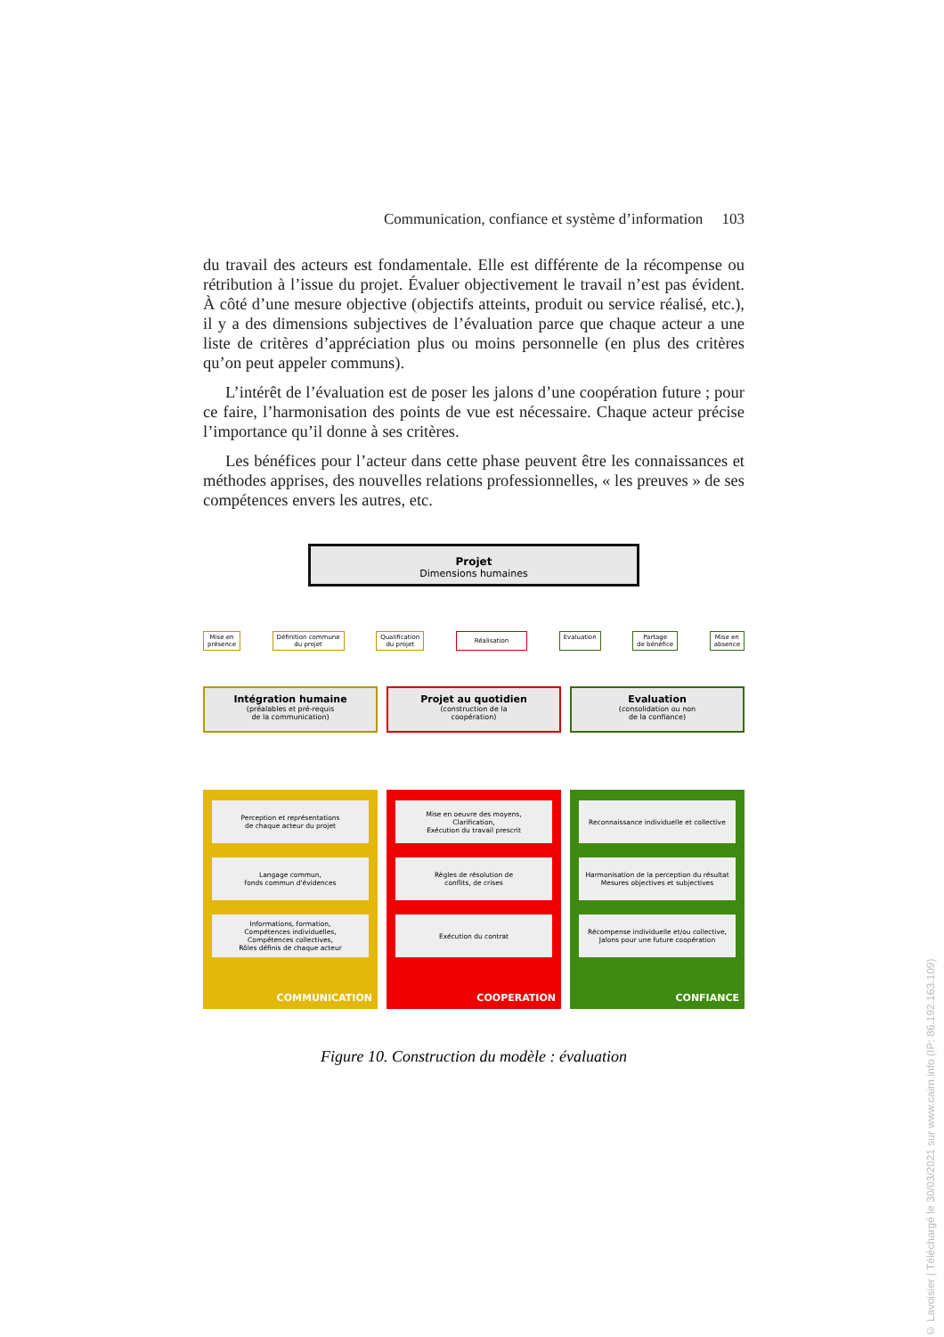Communication, confiance et système d’information 103
du travail des acteurs est fondamentale. Elle est différente de la récompense ou rétribution à l’issue du projet. Évaluer objectivement le travail n’est pas évident. À côté d’une mesure objective (objectifs atteints, produit ou service réalisé, etc.), il y a des dimensions subjectives de l’évaluation parce que chaque acteur a une liste de critères d’appréciation plus ou moins personnelle (en plus des critères qu’on peut appeler communs).
L’intérêt de l’évaluation est de poser les jalons d’une coopération future ; pour ce faire, l’harmonisation des points de vue est nécessaire. Chaque acteur précise l’importance qu’il donne à ses critères.
Les bénéfices pour l’acteur dans cette phase peuvent être les connaissances et méthodes apprises, des nouvelles relations professionnelles, « les preuves » de ses compétences envers les autres, etc.
Projet
Dimensions humaines
Mise en
présence Définition commune
du projet Qualification
du projet Réalisation Evaluation Partage
de bénéfice Mise en
absence
Intégration humaine
(préalables et pré-requis
de la communication)
Perception et représentations
de chaque acteur du projet
Langage commun,
fonds commun d'évidences
Informations, formation,
Compétences individuelles,
Compétences collectives,
Rôles définis de chaque acteur
COMMUNICATION
Projet au quotidien
(construction de la
coopération)
Mise en oeuvre des moyens,
Clarification,
Exécution du travail prescrit
Règles de résolution de
conflits, de crises
Exécution du contrat
COOPERATION
Evaluation
(consolidation ou non
de la confiance)
Reconnaissance individuelle et collective
Harmonisation de la perception du résultat
Mesures objectives et subjectives
Récompense individuelle et/ou collective,
Jalons pour une future coopération
CONFIANCE
Figure 10. Construction du modèle : évaluation
© Lavoisier | Téléchargé le 30/03/2021 sur www.cairn.info (IP: 86.192.163.109)